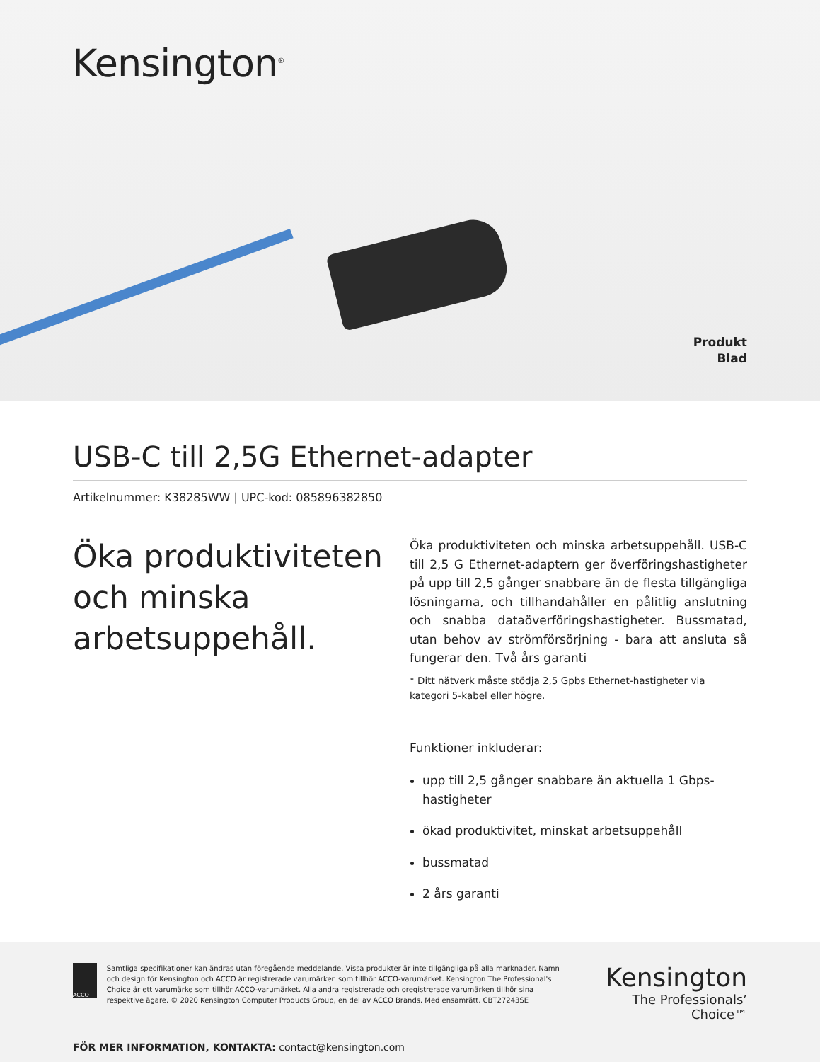Kensington<sup>®</sup>
Produkt
Blad
USB-C till 2,5G Ethernet-adapter
Artikelnummer: K38285WW | UPC-kod: 085896382850
Öka produktiviteten och minska arbetsuppehåll.
Öka produktiviteten och minska arbetsuppehåll. USB-C till 2,5 G Ethernet-adaptern ger överföringshastigheter på upp till 2,5 gånger snabbare än de flesta tillgängliga lösningarna, och tillhandahåller en pålitlig anslutning och snabba dataöverföringshastigheter. Bussmatad, utan behov av strömförsörjning - bara att ansluta så fungerar den. Två års garanti
* Ditt nätverk måste stödja 2,5 Gpbs Ethernet-hastigheter via kategori 5-kabel eller högre.
Funktioner inkluderar:
upp till 2,5 gånger snabbare än aktuella 1 Gbps-hastigheter
ökad produktivitet, minskat arbetsuppehåll
bussmatad
2 års garanti
ACCO
Samtliga specifikationer kan ändras utan föregående meddelande. Vissa produkter är inte tillgängliga på alla marknader. Namn och design för Kensington och ACCO är registrerade varumärken som tillhör ACCO-varumärket. Kensington The Professional's Choice är ett varumärke som tillhör ACCO-varumärket. Alla andra registrerade och oregistrerade varumärken tillhör sina respektive ägare. © 2020 Kensington Computer Products Group, en del av ACCO Brands. Med ensamrätt. CBT27243SE
Kensington
The Professionals’ Choice™
FÖR MER INFORMATION, KONTAKTA: contact@kensington.com